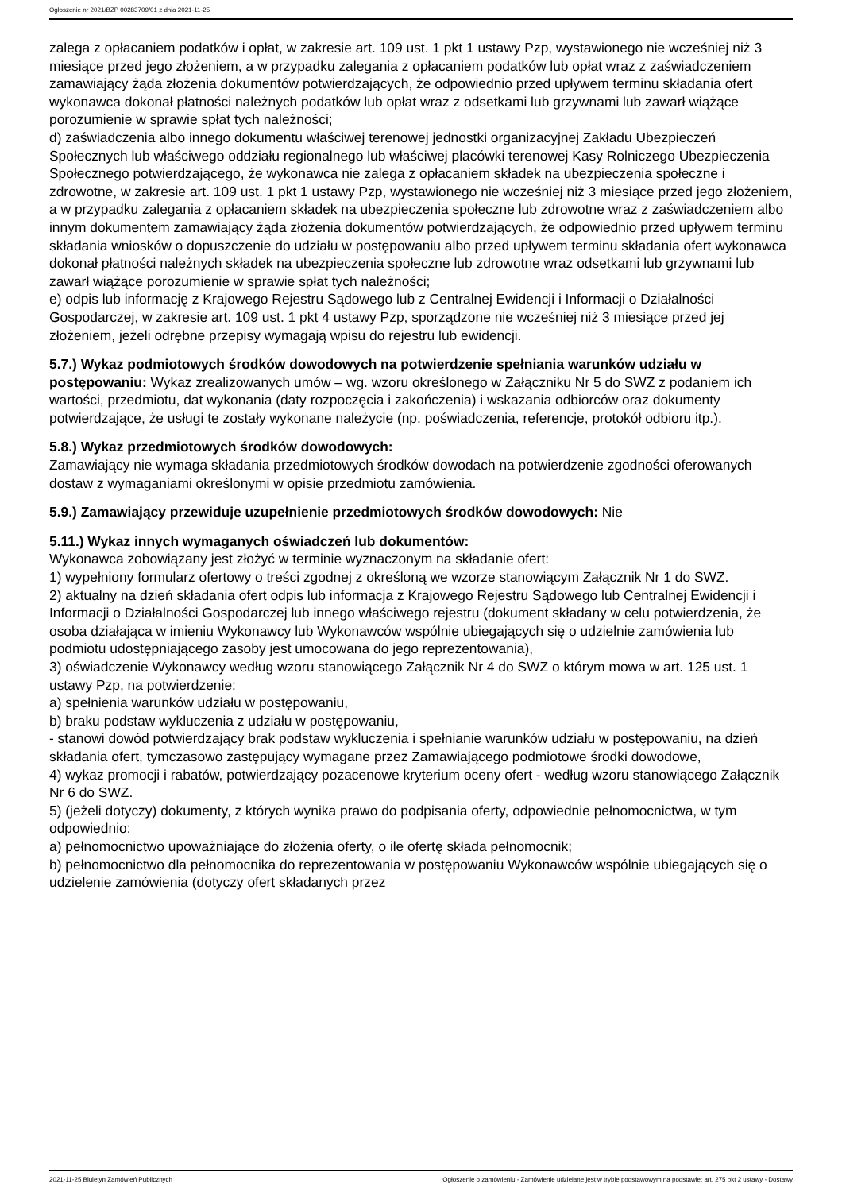Ogłoszenie nr 2021/BZP 00283709/01 z dnia 2021-11-25
zalega z opłacaniem podatków i opłat, w zakresie art. 109 ust. 1 pkt 1 ustawy Pzp, wystawionego nie wcześniej niż 3 miesiące przed jego złożeniem, a w przypadku zalegania z opłacaniem podatków lub opłat wraz z zaświadczeniem zamawiający żąda złożenia dokumentów potwierdzających, że odpowiednio przed upływem terminu składania ofert wykonawca dokonał płatności należnych podatków lub opłat wraz z odsetkami lub grzywnami lub zawarł wiążące porozumienie w sprawie spłat tych należności;
d) zaświadczenia albo innego dokumentu właściwej terenowej jednostki organizacyjnej Zakładu Ubezpieczeń Społecznych lub właściwego oddziału regionalnego lub właściwej placówki terenowej Kasy Rolniczego Ubezpieczenia Społecznego potwierdzającego, że wykonawca nie zalega z opłacaniem składek na ubezpieczenia społeczne i zdrowotne, w zakresie art. 109 ust. 1 pkt 1 ustawy Pzp, wystawionego nie wcześniej niż 3 miesiące przed jego złożeniem, a w przypadku zalegania z opłacaniem składek na ubezpieczenia społeczne lub zdrowotne wraz z zaświadczeniem albo innym dokumentem zamawiający żąda złożenia dokumentów potwierdzających, że odpowiednio przed upływem terminu składania wniosków o dopuszczenie do udziału w postępowaniu albo przed upływem terminu składania ofert wykonawca dokonał płatności należnych składek na ubezpieczenia społeczne lub zdrowotne wraz odsetkami lub grzywnami lub zawarł wiążące porozumienie w sprawie spłat tych należności;
e) odpis lub informację z Krajowego Rejestru Sądowego lub z Centralnej Ewidencji i Informacji o Działalności Gospodarczej, w zakresie art. 109 ust. 1 pkt 4 ustawy Pzp, sporządzone nie wcześniej niż 3 miesiące przed jej złożeniem, jeżeli odrębne przepisy wymagają wpisu do rejestru lub ewidencji.
5.7.) Wykaz podmiotowych środków dowodowych na potwierdzenie spełniania warunków udziału w postępowaniu: Wykaz zrealizowanych umów – wg. wzoru określonego w Załączniku Nr 5 do SWZ z podaniem ich wartości, przedmiotu, dat wykonania (daty rozpoczęcia i zakończenia) i wskazania odbiorców oraz dokumenty potwierdzające, że usługi te zostały wykonane należycie (np. poświadczenia, referencje, protokół odbioru itp.).
5.8.) Wykaz przedmiotowych środków dowodowych:
Zamawiający nie wymaga składania przedmiotowych środków dowodach na potwierdzenie zgodności oferowanych dostaw z wymaganiami określonymi w opisie przedmiotu zamówienia.
5.9.) Zamawiający przewiduje uzupełnienie przedmiotowych środków dowodowych: Nie
5.11.) Wykaz innych wymaganych oświadczeń lub dokumentów:
Wykonawca zobowiązany jest złożyć w terminie wyznaczonym na składanie ofert:
1) wypełniony formularz ofertowy o treści zgodnej z określoną we wzorze stanowiącym Załącznik Nr 1 do SWZ.
2) aktualny na dzień składania ofert odpis lub informacja z Krajowego Rejestru Sądowego lub Centralnej Ewidencji i Informacji o Działalności Gospodarczej lub innego właściwego rejestru (dokument składany w celu potwierdzenia, że osoba działająca w imieniu Wykonawcy lub Wykonawców wspólnie ubiegających się o udzielnie zamówienia lub podmiotu udostępniającego zasoby jest umocowana do jego reprezentowania),
3) oświadczenie Wykonawcy według wzoru stanowiącego Załącznik Nr 4 do SWZ o którym mowa w art. 125 ust. 1 ustawy Pzp, na potwierdzenie:
a) spełnienia warunków udziału w postępowaniu,
b) braku podstaw wykluczenia z udziału w postępowaniu,
- stanowi dowód potwierdzający brak podstaw wykluczenia i spełnianie warunków udziału w postępowaniu, na dzień składania ofert, tymczasowo zastępujący wymagane przez Zamawiającego podmiotowe środki dowodowe,
4) wykaz promocji i rabatów, potwierdzający pozacenowe kryterium oceny ofert - według wzoru stanowiącego Załącznik Nr 6 do SWZ.
5) (jeżeli dotyczy) dokumenty, z których wynika prawo do podpisania oferty, odpowiednie pełnomocnictwa, w tym odpowiednio:
a) pełnomocnictwo upoważniające do złożenia oferty, o ile ofertę składa pełnomocnik;
b) pełnomocnictwo dla pełnomocnika do reprezentowania w postępowaniu Wykonawców wspólnie ubiegających się o udzielenie zamówienia (dotyczy ofert składanych przez
2021-11-25 Biuletyn Zamówień Publicznych Ogłoszenie o zamówieniu - Zamówienie udzielane jest w trybie podstawowym na podstawie: art. 275 pkt 2 ustawy - Dostawy